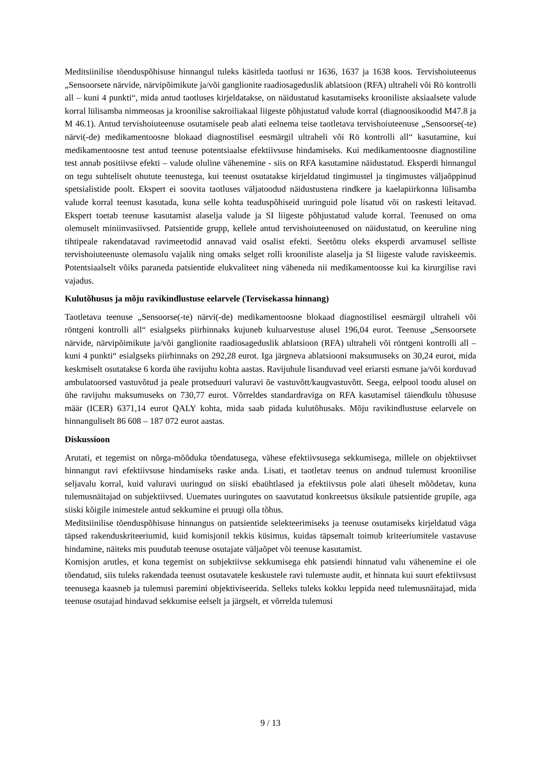Meditsiinilise tõenduspõhisuse hinnangul tuleks käsitleda taotlusi nr 1636, 1637 ja 1638 koos. Tervishoiuteenus „Sensoorsete närvide, närvipõimikute ja/või ganglionite raadiosageduslik ablatsioon (RFA) ultraheli või Rö kontrolli all – kuni 4 punkti“, mida antud taotluses kirjeldatakse, on näidustatud kasutamiseks krooniliste aksiaalsete valude korral lülisamba nimmeosas ja kroonilise sakroiliakaal liigeste põhjustatud valude korral (diagnoosikoodid M47.8 ja M 46.1). Antud tervishoiuteenuse osutamisele peab alati eelnema teise taotletava tervishoiuteenuse „Sensoorse(-te) närvi(-de) medikamentoosne blokaad diagnostilisel eesmärgil ultraheli või Rö kontrolli all“ kasutamine, kui medikamentoosne test antud teenuse potentsiaalse efektiivsuse hindamiseks. Kui medikamentoosne diagnostiline test annab positiivse efekti – valude oluline vähenemine - siis on RFA kasutamine näidustatud. Eksperdi hinnangul on tegu suhteliselt ohutute teenustega, kui teenust osutatakse kirjeldatud tingimustel ja tingimustes väljaõppinud spetsialistide poolt. Ekspert ei soovita taotluses väljatoodud näidustustena rindkere ja kaelapiirkonna lülisamba valude korral teenust kasutada, kuna selle kohta teaduspõhiseid uuringuid pole lisatud või on raskesti leitavad. Ekspert toetab teenuse kasutamist alaselja valude ja SI liigeste põhjustatud valude korral. Teenused on oma olemuselt miniinvasiivsed. Patsientide grupp, kellele antud tervishoiuteenused on näidustatud, on keeruline ning tihtipeale rakendatavad ravimeetodid annavad vaid osalist efekti. Seetõttu oleks eksperdi arvamusel selliste tervishoiuteenuste olemasolu vajalik ning omaks selget rolli krooniliste alaselja ja SI liigeste valude raviskeemis. Potentsiaalselt võiks paraneda patsientide elukvaliteet ning väheneda nii medikamentoosse kui ka kirurgilise ravi vajadus.
Kulutõhusus ja mõju ravikindlustuse eelarvele (Tervisekassa hinnang)
Taotletava teenuse „Sensoorse(-te) närvi(-de) medikamentoosne blokaad diagnostilisel eesmärgil ultraheli või röntgeni kontrolli all“ esialgseks piirhinnaks kujuneb kuluarvestuse alusel 196,04 eurot. Teenuse „Sensoorsete närvide, närvipõimikute ja/või ganglionite raadiosageduslik ablatsioon (RFA) ultraheli või röntgeni kontrolli all – kuni 4 punkti“ esialgseks piirhinnaks on 292,28 eurot. Iga järgneva ablatsiooni maksumuseks on 30,24 eurot, mida keskmiselt osutatakse 6 korda ühe ravijuhu kohta aastas. Ravijuhule lisanduvad veel eriarsti esmane ja/või korduvad ambulatoorsed vastuvõtud ja peale protseduuri valuravi õe vastuvõtt/kaugvastuvõtt. Seega, eelpool toodu alusel on ühe ravijuhu maksumuseks on 730,77 eurot. Võrreldes standardraviga on RFA kasutamisel täiendkulu tõhususe määr (ICER) 6371,14 eurot QALY kohta, mida saab pidada kulutõhusaks. Mõju ravikindlustuse eelarvele on hinnanguliselt 86 608 – 187 072 eurot aastas.
Diskussioon
Arutati, et tegemist on nõrga-mõõduka tõendatusega, vähese efektiivsusega sekkumisega, millele on objektiivset hinnangut ravi efektiivsuse hindamiseks raske anda. Lisati, et taotletav teenus on andnud tulemust kroonilise seljavalu korral, kuid valuravi uuringud on siiski ebaühtlased ja efektiivsus pole alati üheselt mõõdetav, kuna tulemusnäitajad on subjektiivsed. Uuemates uuringutes on saavutatud konkreetsus üksikule patsientide grupile, aga siiski kõigile inimestele antud sekkumine ei pruugi olla tõhus.
Meditsiinilise tõenduspõhisuse hinnangus on patsientide selekteerimiseks ja teenuse osutamiseks kirjeldatud väga täpsed rakenduskriteeriumid, kuid komisjonil tekkis küsimus, kuidas täpsemalt toimub kriteeriumitele vastavuse hindamine, näiteks mis puudutab teenuse osutajate väljaõpet või teenuse kasutamist.
Komisjon arutles, et kuna tegemist on subjektiivse sekkumisega ehk patsiendi hinnatud valu vähenemine ei ole tõendatud, siis tuleks rakendada teenust osutavatele keskustele ravi tulemuste audit, et hinnata kui suurt efektiivsust teenusega kaasneb ja tulemusi paremini objektiviseerida. Selleks tuleks kokku leppida need tulemusnäitajad, mida teenuse osutajad hindavad sekkumise eelselt ja järgselt, et võrrelda tulemusi
9 / 13